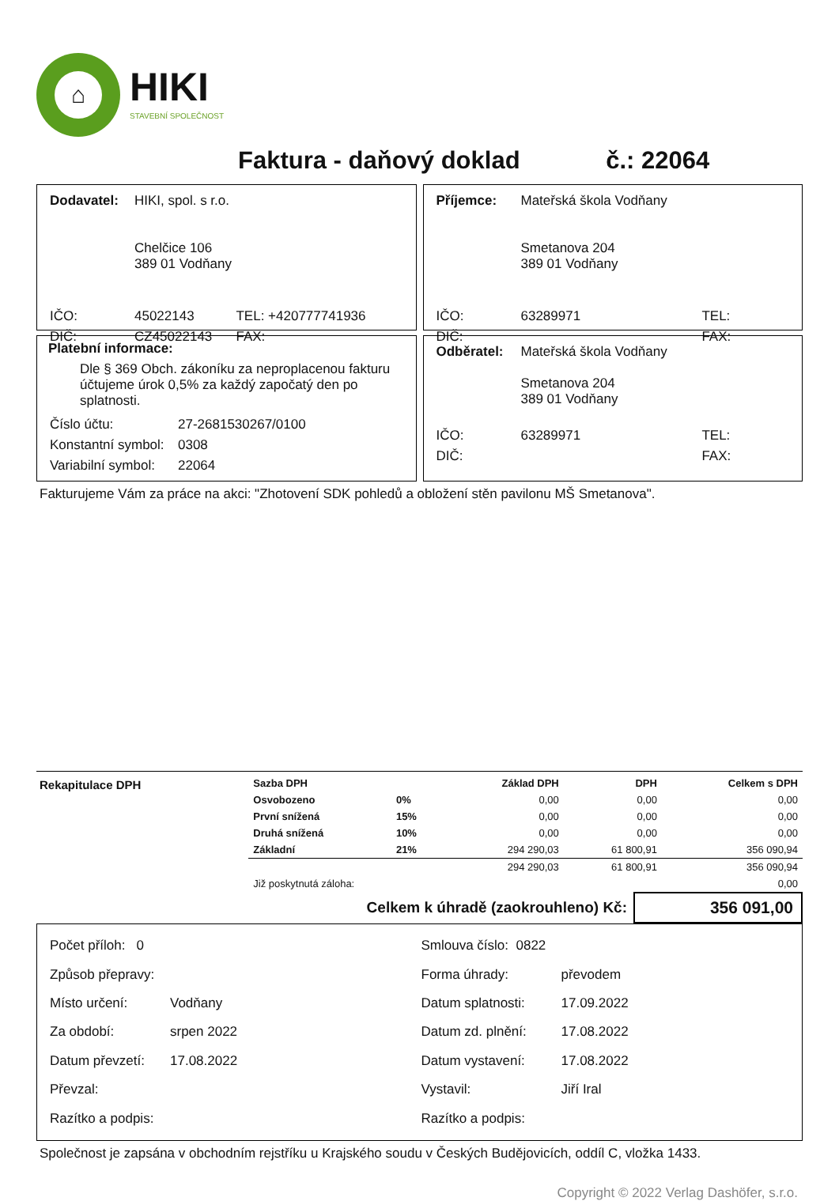⌂
HIKI
STAVEBNÍ SPOLEČNOST
Faktura - daňový doklad č.: 22064
| Dodavatel: | HIKI, spol. s r.o. Chelčice 106 389 01 Vodňany | |
| IČO: | 45022143 | TEL: +420777741936 |
| DIČ: | CZ45022143 | FAX: |
| Příjemce: | Mateřská škola Vodňany Smetanova 204 389 01 Vodňany | |
| IČO: | 63289971 | TEL: |
| DIČ: | | FAX: |
Platební informace:
Dle § 369 Obch. zákoníku za neproplacenou fakturu účtujeme úrok 0,5% za každý započatý den po splatnosti.
| Číslo účtu: | 27-2681530267/0100 |
| Konstantní symbol: | 0308 |
| Variabilní symbol: | 22064 |
| Odběratel: | Mateřská škola Vodňany Smetanova 204 389 01 Vodňany | |
| IČO: | 63289971 | TEL: |
| DIČ: | | FAX: |
Fakturujeme Vám za práce na akci: "Zhotovení SDK pohledů a obložení stěn pavilonu MŠ Smetanova".
Rekapitulace DPH
| Sazba DPH | | Základ DPH | DPH | Celkem s DPH |
| --- | --- | --- | --- | --- |
| Osvobozeno | 0% | 0,00 | 0,00 | 0,00 |
| První snížená | 15% | 0,00 | 0,00 | 0,00 |
| Druhá snížená | 10% | 0,00 | 0,00 | 0,00 |
| Základní | 21% | 294 290,03 | 61 800,91 | 356 090,94 |
| | | 294 290,03 | 61 800,91 | 356 090,94 |
| Již poskytnutá záloha: | | | | 0,00 |
Celkem k úhradě (zaokrouhleno) Kč: 356 091,00
| Počet příloh: 0 | |
| Způsob přepravy: | |
| Místo určení: | Vodňany |
| Za období: | srpen 2022 |
| Datum převzetí: | 17.08.2022 |
| Převzal: | |
| Razítko a podpis: | |
| Smlouva číslo: 0822 | |
| Forma úhrady: | převodem |
| Datum splatnosti: | 17.09.2022 |
| Datum zd. plnění: | 17.08.2022 |
| Datum vystavení: | 17.08.2022 |
| Vystavil: | Jiří Iral |
| Razítko a podpis: | |
Společnost je zapsána v obchodním rejstříku u Krajského soudu v Českých Budějovicích, oddíl C, vložka 1433.
Copyright © 2022 Verlag Dashöfer, s.r.o.